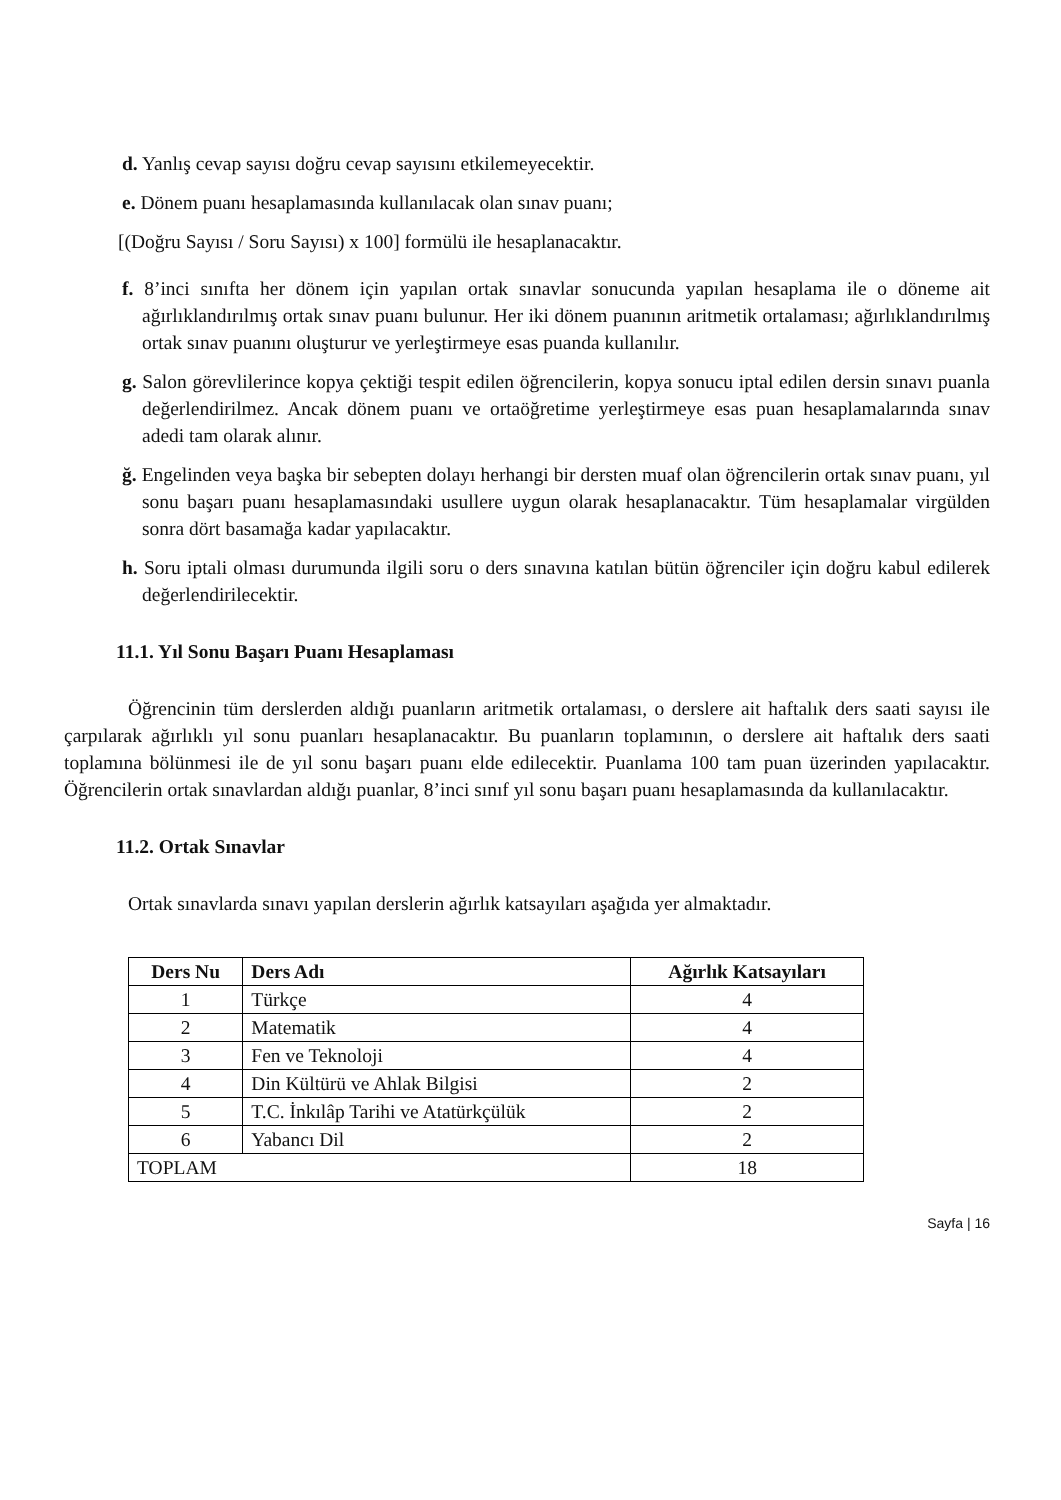d. Yanlış cevap sayısı doğru cevap sayısını etkilemeyecektir.
e. Dönem puanı hesaplamasında kullanılacak olan sınav puanı;
[(Doğru Sayısı / Soru Sayısı) x 100] formülü ile hesaplanacaktır.
f. 8’inci sınıfta her dönem için yapılan ortak sınavlar sonucunda yapılan hesaplama ile o döneme ait ağırlıklandırılmış ortak sınav puanı bulunur. Her iki dönem puanının aritmetik ortalaması; ağırlıklandırılmış ortak sınav puanını oluşturur ve yerleştirmeye esas puanda kullanılır.
g. Salon görevlilerince kopya çektiği tespit edilen öğrencilerin, kopya sonucu iptal edilen dersin sınavı puanla değerlendirilmez. Ancak dönem puanı ve ortaöğretime yerleştirmeye esas puan hesaplamalarında sınav adedi tam olarak alınır.
ğ. Engelinden veya başka bir sebepten dolayı herhangi bir dersten muaf olan öğrencilerin ortak sınav puanı, yıl sonu başarı puanı hesaplamasındaki usullere uygun olarak hesaplanacaktır. Tüm hesaplamalar virgülden sonra dört basamağa kadar yapılacaktır.
h. Soru iptali olması durumunda ilgili soru o ders sınavına katılan bütün öğrenciler için doğru kabul edilerek değerlendirilecektir.
11.1. Yıl Sonu Başarı Puanı Hesaplaması
Öğrencinin tüm derslerden aldığı puanların aritmetik ortalaması, o derslere ait haftalık ders saati sayısı ile çarpılarak ağırlıklı yıl sonu puanları hesaplanacaktır. Bu puanların toplamının, o derslere ait haftalık ders saati toplamına bölünmesi ile de yıl sonu başarı puanı elde edilecektir. Puanlama 100 tam puan üzerinden yapılacaktır. Öğrencilerin ortak sınavlardan aldığı puanlar, 8’inci sınıf yıl sonu başarı puanı hesaplamasında da kullanılacaktır.
11.2. Ortak Sınavlar
Ortak sınavlarda sınavı yapılan derslerin ağırlık katsayıları aşağıda yer almaktadır.
| Ders Nu | Ders Adı | Ağırlık Katsayıları |
| --- | --- | --- |
| 1 | Türkçe | 4 |
| 2 | Matematik | 4 |
| 3 | Fen ve Teknoloji | 4 |
| 4 | Din Kültürü ve Ahlak Bilgisi | 2 |
| 5 | T.C. İnkılâp Tarihi ve Atatürkçülük | 2 |
| 6 | Yabancı Dil | 2 |
| TOPLAM | | 18 |
Sayfa | 16